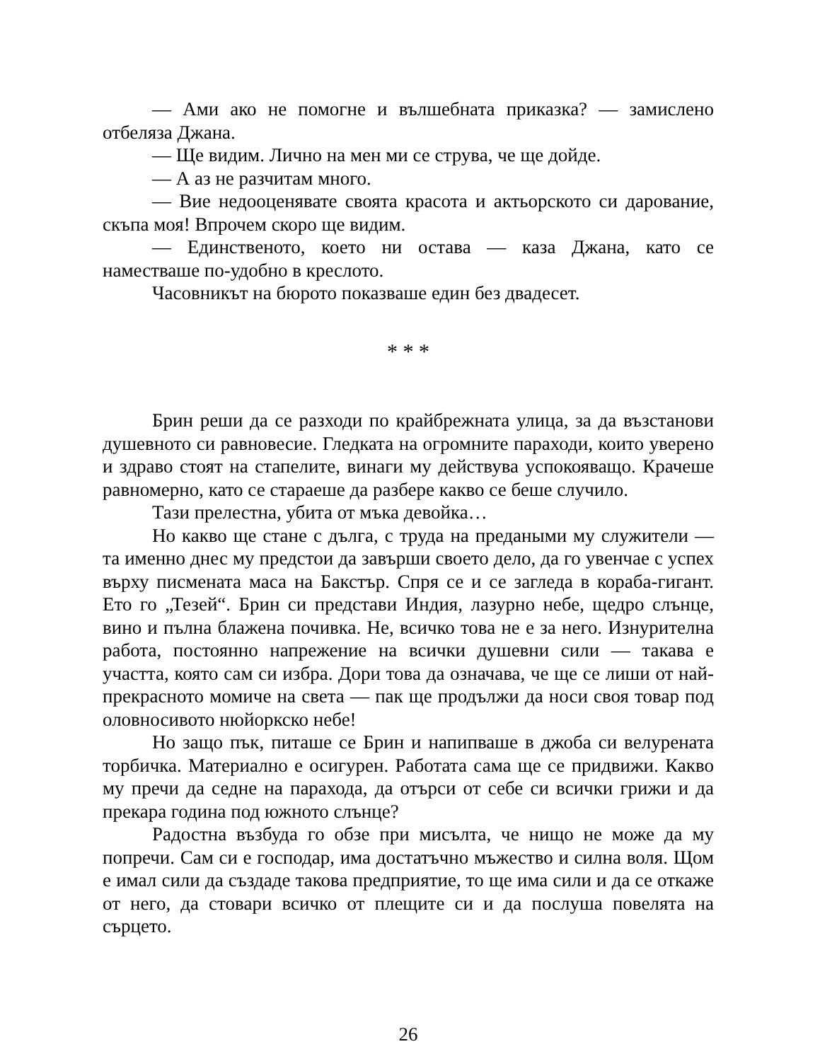— Ами ако не помогне и вълшебната приказка? — замислено отбеляза Джана.
— Ще видим. Лично на мен ми се струва, че ще дойде.
— А аз не разчитам много.
— Вие недооценявате своята красота и актьорското си дарование, скъпа моя! Впрочем скоро ще видим.
— Единственото, което ни остава — каза Джана, като се наместваше по-удобно в креслото.
Часовникът на бюрото показваше един без двадесет.
* * *
Брин реши да се разходи по крайбрежната улица, за да възстанови душевното си равновесие. Гледката на огромните параходи, които уверено и здраво стоят на стапелите, винаги му действува успокояващо. Крачеше равномерно, като се стараеше да разбере какво се беше случило.
Тази прелестна, убита от мъка девойка…
Но какво ще стане с дълга, с труда на предаными му служители — та именно днес му предстои да завърши своето дело, да го увенчае с успех върху писмената маса на Бакстър. Спря се и се загледа в кораба-гигант. Ето го „Тезей“. Брин си представи Индия, лазурно небе, щедро слънце, вино и пълна блажена почивка. Не, всичко това не е за него. Изнурителна работа, постоянно напрежение на всички душевни сили — такава е участта, която сам си избра. Дори това да означава, че ще се лиши от най-прекрасното момиче на света — пак ще продължи да носи своя товар под оловносивото нюйоркско небе!
Но защо пък, питаше се Брин и напипваше в джоба си велурената торбичка. Материално е осигурен. Работата сама ще се придвижи. Какво му пречи да седне на парахода, да отърси от себе си всички грижи и да прекара година под южното слънце?
Радостна възбуда го обзе при мисълта, че нищо не може да му попречи. Сам си е господар, има достатъчно мъжество и силна воля. Щом е имал сили да създаде такова предприятие, то ще има сили и да се откаже от него, да стовари всичко от плещите си и да послуша повелята на сърцето.
26